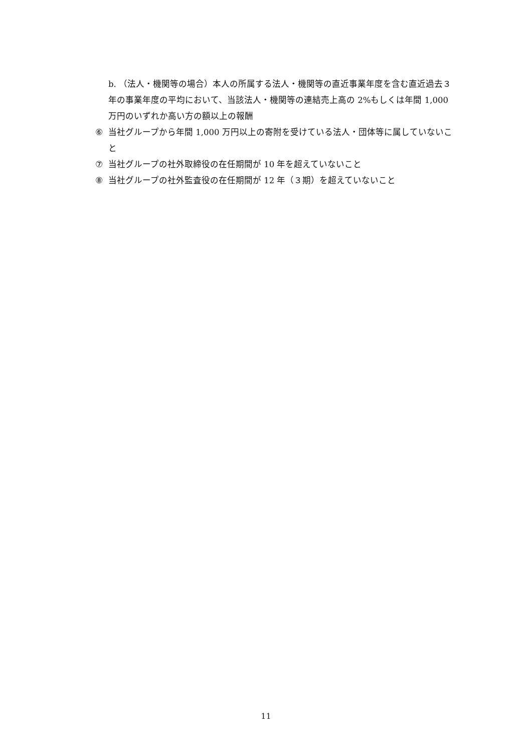b. （法人・機関等の場合）本人の所属する法人・機関等の直近事業年度を含む直近過去３年の事業年度の平均において、当該法人・機関等の連結売上高の 2%もしくは年間 1,000 万円のいずれか高い方の額以上の報酬
⑥ 当社グループから年間 1,000 万円以上の寄附を受けている法人・団体等に属していないこと
⑦ 当社グループの社外取締役の在任期間が 10 年を超えていないこと
⑧ 当社グループの社外監査役の在任期間が 12 年（３期）を超えていないこと
11